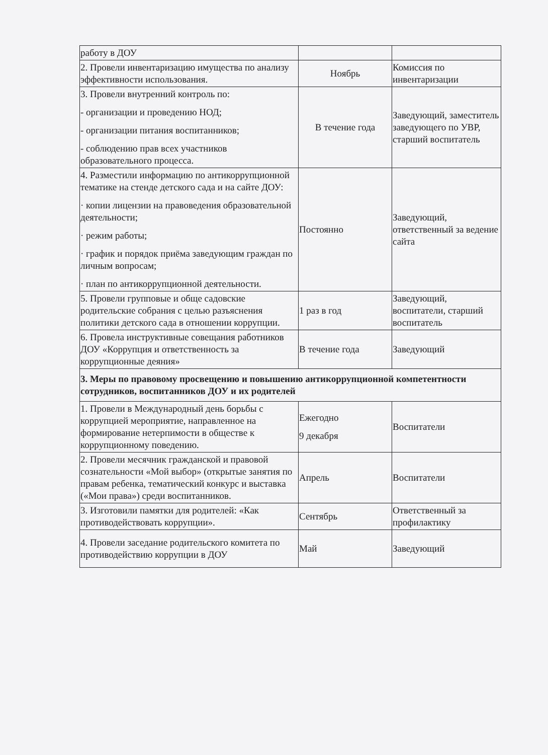| работу в ДОУ | | |
| 2. Провели инвентаризацию имущества по анализу эффективности использования. | Ноябрь | Комиссия по инвентаризации |
| 3. Провели внутренний контроль по: - организации и проведению НОД; - организации питания воспитанников; - соблюдению прав всех участников образовательного процесса. | В течение года | Заведующий, заместитель заведующего по УВР, старший воспитатель |
| 4. Разместили информацию по антикоррупционной тематике на стенде детского сада и на сайте ДОУ: · копии лицензии на правоведения образовательной деятельности; · режим работы; · график и порядок приёма заведующим граждан по личным вопросам; · план по антикоррупционной деятельности. | Постоянно | Заведующий, ответственный за ведение сайта |
| 5. Провели групповые и обще садовские родительские собрания с целью разъяснения политики детского сада в отношении коррупции. | 1 раз в год | Заведующий, воспитатели, старший воспитатель |
| 6. Провела инструктивные совещания работников ДОУ «Коррупция и ответственность за коррупционные деяния» | В течение года | Заведующий |
| 3. Меры по правовому просвещению и повышению антикоррупционной компетентности сотрудников, воспитанников ДОУ и их родителей | | |
| 1. Провели в Международный день борьбы с коррупцией мероприятие, направленное на формирование нетерпимости в обществе к коррупционному поведению. | Ежегодно 9 декабря | Воспитатели |
| 2. Провели месячник гражданской и правовой сознательности «Мой выбор» (открытые занятия по правам ребенка, тематический конкурс и выставка («Мои права») среди воспитанников. | Апрель | Воспитатели |
| 3. Изготовили памятки для родителей: «Как противодействовать коррупции». | Сентябрь | Ответственный за профилактику |
| 4. Провели заседание родительского комитета по противодействию коррупции в ДОУ | Май | Заведующий |